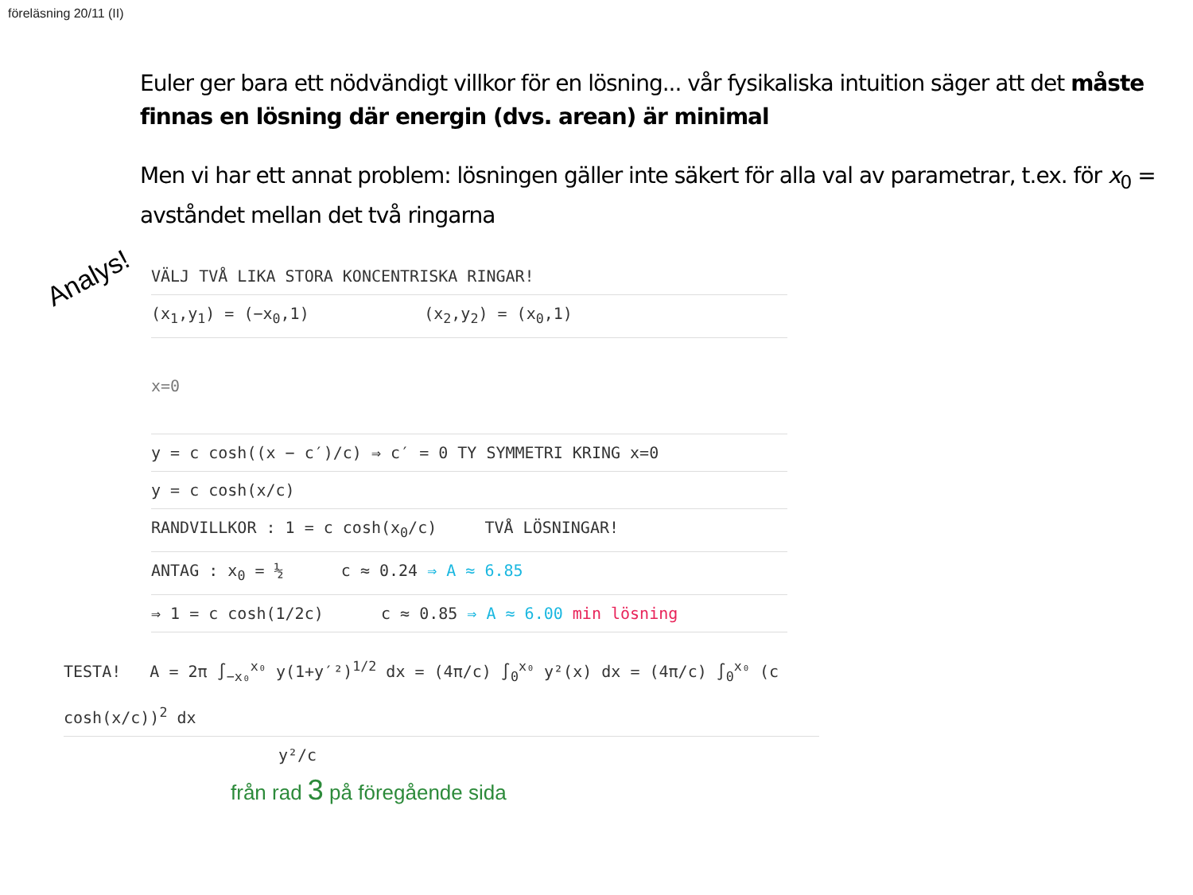föreläsning 20/11 (II)
Euler ger bara ett nödvändigt villkor för en lösning... vår fysikaliska intuition säger att det måste finnas en lösning där energin (dvs. arean) är minimal
Men vi har ett annat problem: lösningen gäller inte säkert för alla val av parametrar, t.ex. för x<sub>0</sub> = avståndet mellan det två ringarna
Analys!
VÄLJ TVÅ LIKA STORA KONCENTRISKA RINGAR!
(x<sub>1</sub>,y<sub>1</sub>) = (−x<sub>0</sub>,1) (x<sub>2</sub>,y<sub>2</sub>) = (x<sub>0</sub>,1)
x=0
y = c cosh((x − c′)/c) ⇒ c′ = 0 TY SYMMETRI KRING x=0
y = c cosh(x/c)
RANDVILLKOR : 1 = c cosh(x<sub>0</sub>/c) TVÅ LÖSNINGAR!
ANTAG : x<sub>0</sub> = ½ c ≈ 0.24 ⇒ A ≈ 6.85
⇒ 1 = c cosh(1/2c) c ≈ 0.85 ⇒ A ≈ 6.00 min lösning
TESTA! A = 2π ∫<sub>−x₀</sub><sup>x₀</sup> y(1+y′²)<sup>1/2</sup> dx = (4π/c) ∫<sub>0</sub><sup>x₀</sup> y²(x) dx = (4π/c) ∫<sub>0</sub><sup>x₀</sup> (c cosh(x/c))<sup>2</sup> dx
y²/c
från rad 3 på föregående sida